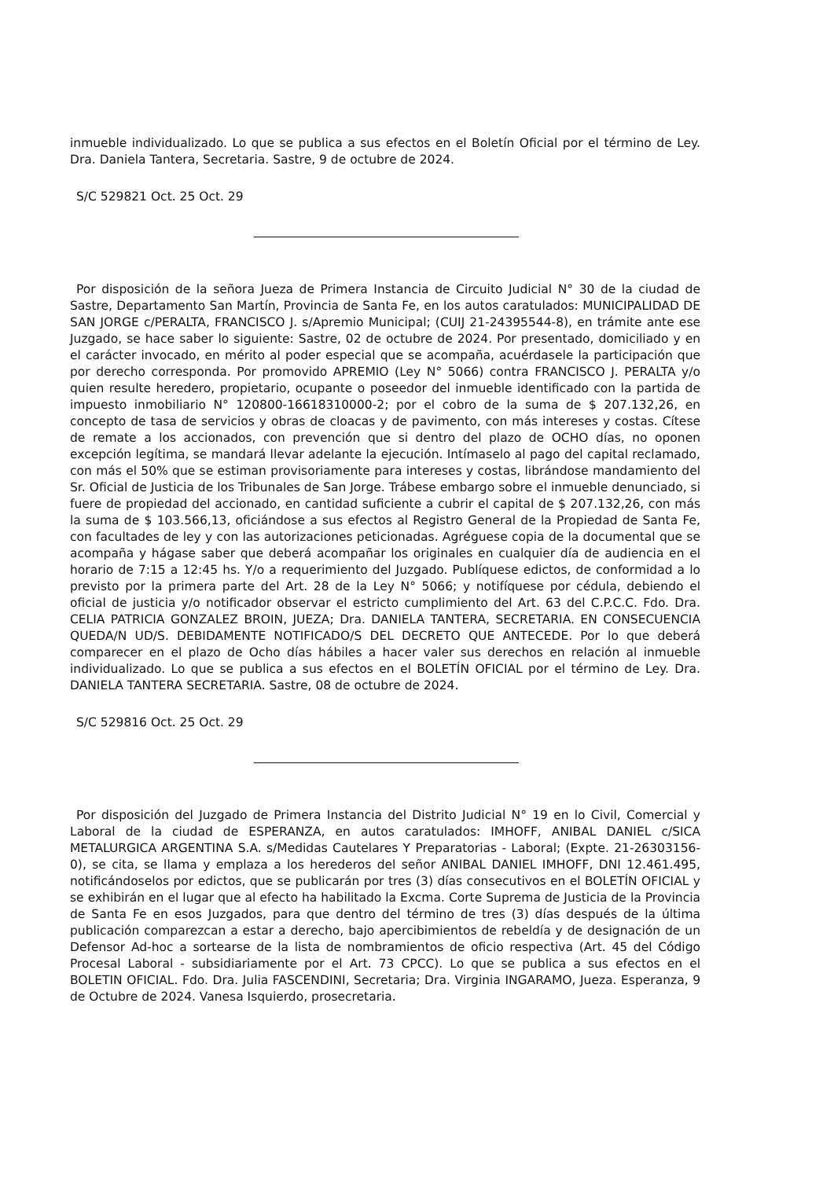inmueble individualizado. Lo que se publica a sus efectos en el Boletín Oficial por el término de Ley. Dra. Daniela Tantera, Secretaria. Sastre, 9 de octubre de 2024.
S/C 529821 Oct. 25 Oct. 29
Por disposición de la señora Jueza de Primera Instancia de Circuito Judicial N° 30 de la ciudad de Sastre, Departamento San Martín, Provincia de Santa Fe, en los autos caratulados: MUNICIPALIDAD DE SAN JORGE c/PERALTA, FRANCISCO J. s/Apremio Municipal; (CUIJ 21-24395544-8), en trámite ante ese Juzgado, se hace saber lo siguiente: Sastre, 02 de octubre de 2024. Por presentado, domiciliado y en el carácter invocado, en mérito al poder especial que se acompaña, acuérdasele la participación que por derecho corresponda. Por promovido APREMIO (Ley N° 5066) contra FRANCISCO J. PERALTA y/o quien resulte heredero, propietario, ocupante o poseedor del inmueble identificado con la partida de impuesto inmobiliario N° 120800-16618310000-2; por el cobro de la suma de $ 207.132,26, en concepto de tasa de servicios y obras de cloacas y de pavimento, con más intereses y costas. Cítese de remate a los accionados, con prevención que si dentro del plazo de OCHO días, no oponen excepción legítima, se mandará llevar adelante la ejecución. Intímaselo al pago del capital reclamado, con más el 50% que se estiman provisoriamente para intereses y costas, librándose mandamiento del Sr. Oficial de Justicia de los Tribunales de San Jorge. Trábese embargo sobre el inmueble denunciado, si fuere de propiedad del accionado, en cantidad suficiente a cubrir el capital de $ 207.132,26, con más la suma de $ 103.566,13, oficiándose a sus efectos al Registro General de la Propiedad de Santa Fe, con facultades de ley y con las autorizaciones peticionadas. Agréguese copia de la documental que se acompaña y hágase saber que deberá acompañar los originales en cualquier día de audiencia en el horario de 7:15 a 12:45 hs. Y/o a requerimiento del Juzgado. Publíquese edictos, de conformidad a lo previsto por la primera parte del Art. 28 de la Ley N° 5066; y notifíquese por cédula, debiendo el oficial de justicia y/o notificador observar el estricto cumplimiento del Art. 63 del C.P.C.C. Fdo. Dra. CELIA PATRICIA GONZALEZ BROIN, JUEZA; Dra. DANIELA TANTERA, SECRETARIA. EN CONSECUENCIA QUEDA/N UD/S. DEBIDAMENTE NOTIFICADO/S DEL DECRETO QUE ANTECEDE. Por lo que deberá comparecer en el plazo de Ocho días hábiles a hacer valer sus derechos en relación al inmueble individualizado. Lo que se publica a sus efectos en el BOLETÍN OFICIAL por el término de Ley. Dra. DANIELA TANTERA SECRETARIA. Sastre, 08 de octubre de 2024.
S/C 529816 Oct. 25 Oct. 29
Por disposición del Juzgado de Primera Instancia del Distrito Judicial N° 19 en lo Civil, Comercial y Laboral de la ciudad de ESPERANZA, en autos caratulados: IMHOFF, ANIBAL DANIEL c/SICA METALURGICA ARGENTINA S.A. s/Medidas Cautelares Y Preparatorias - Laboral; (Expte. 21-26303156-0), se cita, se llama y emplaza a los herederos del señor ANIBAL DANIEL IMHOFF, DNI 12.461.495, notificándoselos por edictos, que se publicarán por tres (3) días consecutivos en el BOLETÍN OFICIAL y se exhibirán en el lugar que al efecto ha habilitado la Excma. Corte Suprema de Justicia de la Provincia de Santa Fe en esos Juzgados, para que dentro del término de tres (3) días después de la última publicación comparezcan a estar a derecho, bajo apercibimientos de rebeldía y de designación de un Defensor Ad-hoc a sortearse de la lista de nombramientos de oficio respectiva (Art. 45 del Código Procesal Laboral - subsidiariamente por el Art. 73 CPCC). Lo que se publica a sus efectos en el BOLETIN OFICIAL. Fdo. Dra. Julia FASCENDINI, Secretaria; Dra. Virginia INGARAMO, Jueza. Esperanza, 9 de Octubre de 2024. Vanesa Isquierdo, prosecretaria.